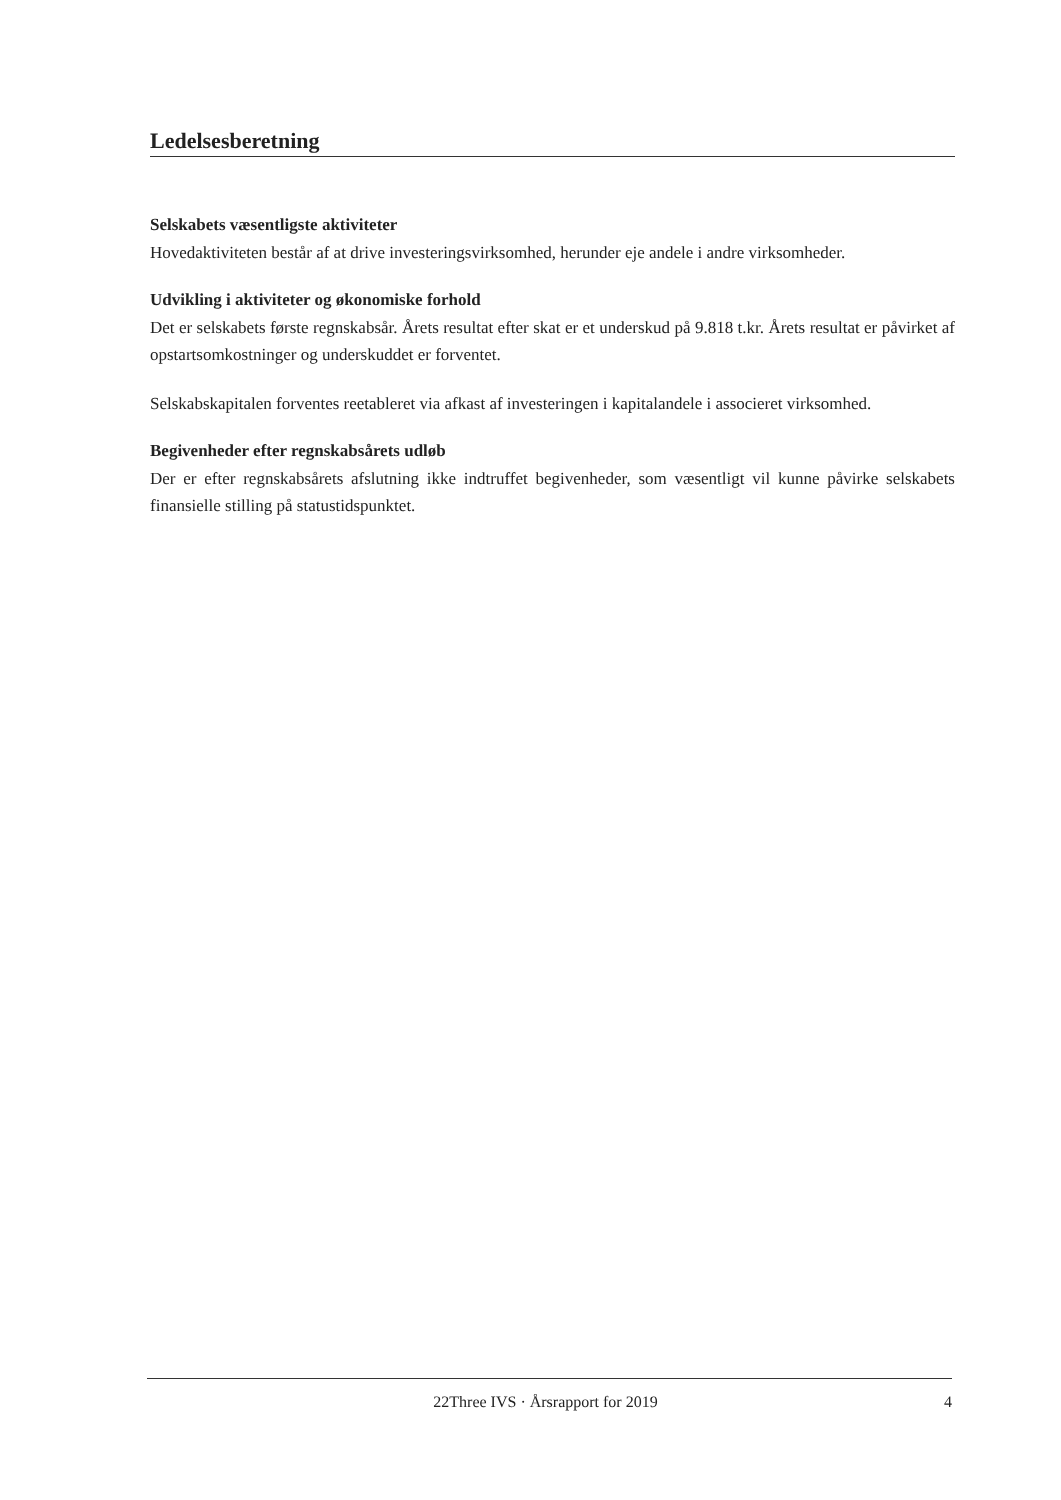Ledelsesberetning
Selskabets væsentligste aktiviteter
Hovedaktiviteten består af at drive investeringsvirksomhed, herunder eje andele i andre virksomheder.
Udvikling i aktiviteter og økonomiske forhold
Det er selskabets første regnskabsår. Årets resultat efter skat er et underskud på 9.818 t.kr. Årets resultat er påvirket af opstartsomkostninger og underskuddet er forventet.
Selskabskapitalen forventes reetableret via afkast af investeringen i kapitalandele i associeret virksomhed.
Begivenheder efter regnskabsårets udløb
Der er efter regnskabsårets afslutning ikke indtruffet begivenheder, som væsentligt vil kunne påvirke selskabets finansielle stilling på statustidspunktet.
22Three IVS · Årsrapport for 2019 4